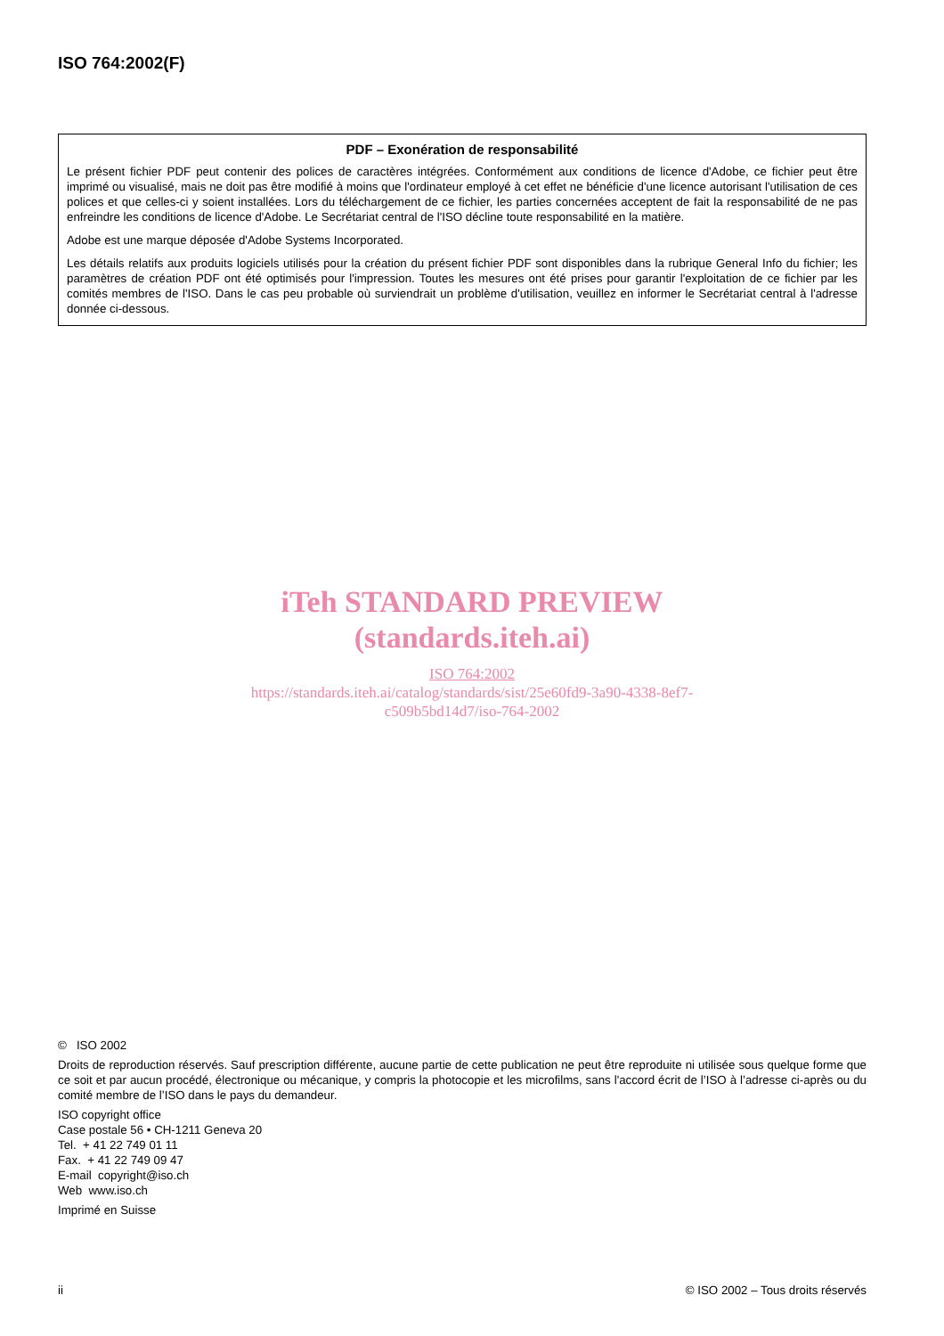ISO 764:2002(F)
PDF – Exonération de responsabilité
Le présent fichier PDF peut contenir des polices de caractères intégrées. Conformément aux conditions de licence d'Adobe, ce fichier peut être imprimé ou visualisé, mais ne doit pas être modifié à moins que l'ordinateur employé à cet effet ne bénéficie d'une licence autorisant l'utilisation de ces polices et que celles-ci y soient installées. Lors du téléchargement de ce fichier, les parties concernées acceptent de fait la responsabilité de ne pas enfreindre les conditions de licence d'Adobe. Le Secrétariat central de l'ISO décline toute responsabilité en la matière.
Adobe est une marque déposée d'Adobe Systems Incorporated.
Les détails relatifs aux produits logiciels utilisés pour la création du présent fichier PDF sont disponibles dans la rubrique General Info du fichier; les paramètres de création PDF ont été optimisés pour l'impression. Toutes les mesures ont été prises pour garantir l'exploitation de ce fichier par les comités membres de l'ISO. Dans le cas peu probable où surviendrait un problème d'utilisation, veuillez en informer le Secrétariat central à l'adresse donnée ci-dessous.
iTeh STANDARD PREVIEW
(standards.iteh.ai)
ISO 764:2002
https://standards.iteh.ai/catalog/standards/sist/25e60fd9-3a90-4338-8ef7-
c509b5bd14d7/iso-764-2002
© ISO 2002
Droits de reproduction réservés. Sauf prescription différente, aucune partie de cette publication ne peut être reproduite ni utilisée sous quelque forme que ce soit et par aucun procédé, électronique ou mécanique, y compris la photocopie et les microfilms, sans l'accord écrit de l’ISO à l’adresse ci-après ou du comité membre de l’ISO dans le pays du demandeur.
ISO copyright office
Case postale 56 • CH-1211 Geneva 20
Tel. + 41 22 749 01 11
Fax. + 41 22 749 09 47
E-mail copyright@iso.ch
Web www.iso.ch
Imprimé en Suisse
ii © ISO 2002 – Tous droits réservés